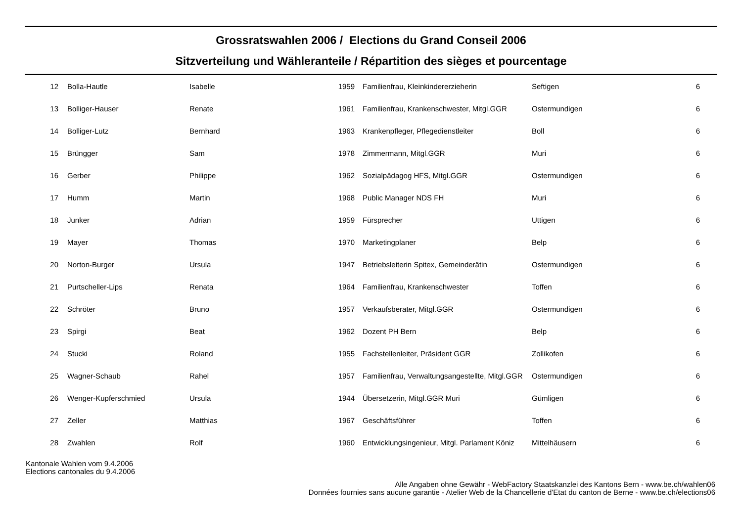Grossratswahlen 2006 / Elections du Grand Conseil 2006
Sitzverteilung und Wähleranteile / Répartition des sièges et pourcentage
| 12 | Bolla-Hautle | Isabelle | 1959 | Familienfrau, Kleinkindererzieherin | Seftigen | 6 |
| 13 | Bolliger-Hauser | Renate | 1961 | Familienfrau, Krankenschwester, Mitgl.GGR | Ostermundigen | 6 |
| 14 | Bolliger-Lutz | Bernhard | 1963 | Krankenpfleger, Pflegedienstleiter | Boll | 6 |
| 15 | Brüngger | Sam | 1978 | Zimmermann, Mitgl.GGR | Muri | 6 |
| 16 | Gerber | Philippe | 1962 | Sozialpädagog HFS, Mitgl.GGR | Ostermundigen | 6 |
| 17 | Humm | Martin | 1968 | Public Manager NDS FH | Muri | 6 |
| 18 | Junker | Adrian | 1959 | Fürsprecher | Uttigen | 6 |
| 19 | Mayer | Thomas | 1970 | Marketingplaner | Belp | 6 |
| 20 | Norton-Burger | Ursula | 1947 | Betriebsleiterin Spitex, Gemeinderätin | Ostermundigen | 6 |
| 21 | Purtscheller-Lips | Renata | 1964 | Familienfrau, Krankenschwester | Toffen | 6 |
| 22 | Schröter | Bruno | 1957 | Verkaufsberater, Mitgl.GGR | Ostermundigen | 6 |
| 23 | Spirgi | Beat | 1962 | Dozent PH Bern | Belp | 6 |
| 24 | Stucki | Roland | 1955 | Fachstellenleiter, Präsident GGR | Zollikofen | 6 |
| 25 | Wagner-Schaub | Rahel | 1957 | Familienfrau, Verwaltungsangestellte, Mitgl.GGR | Ostermundigen | 6 |
| 26 | Wenger-Kupferschmied | Ursula | 1944 | Übersetzerin, Mitgl.GGR Muri | Gümligen | 6 |
| 27 | Zeller | Matthias | 1967 | Geschäftsführer | Toffen | 6 |
| 28 | Zwahlen | Rolf | 1960 | Entwicklungsingenieur, Mitgl. Parlament Köniz | Mittelhäusern | 6 |
Kantonale Wahlen vom 9.4.2006
Elections cantonales du 9.4.2006
Alle Angaben ohne Gewähr - WebFactory Staatskanzlei des Kantons Bern - www.be.ch/wahlen06
Données fournies sans aucune garantie - Atelier Web de la Chancellerie d'Etat du canton de Berne - www.be.ch/elections06